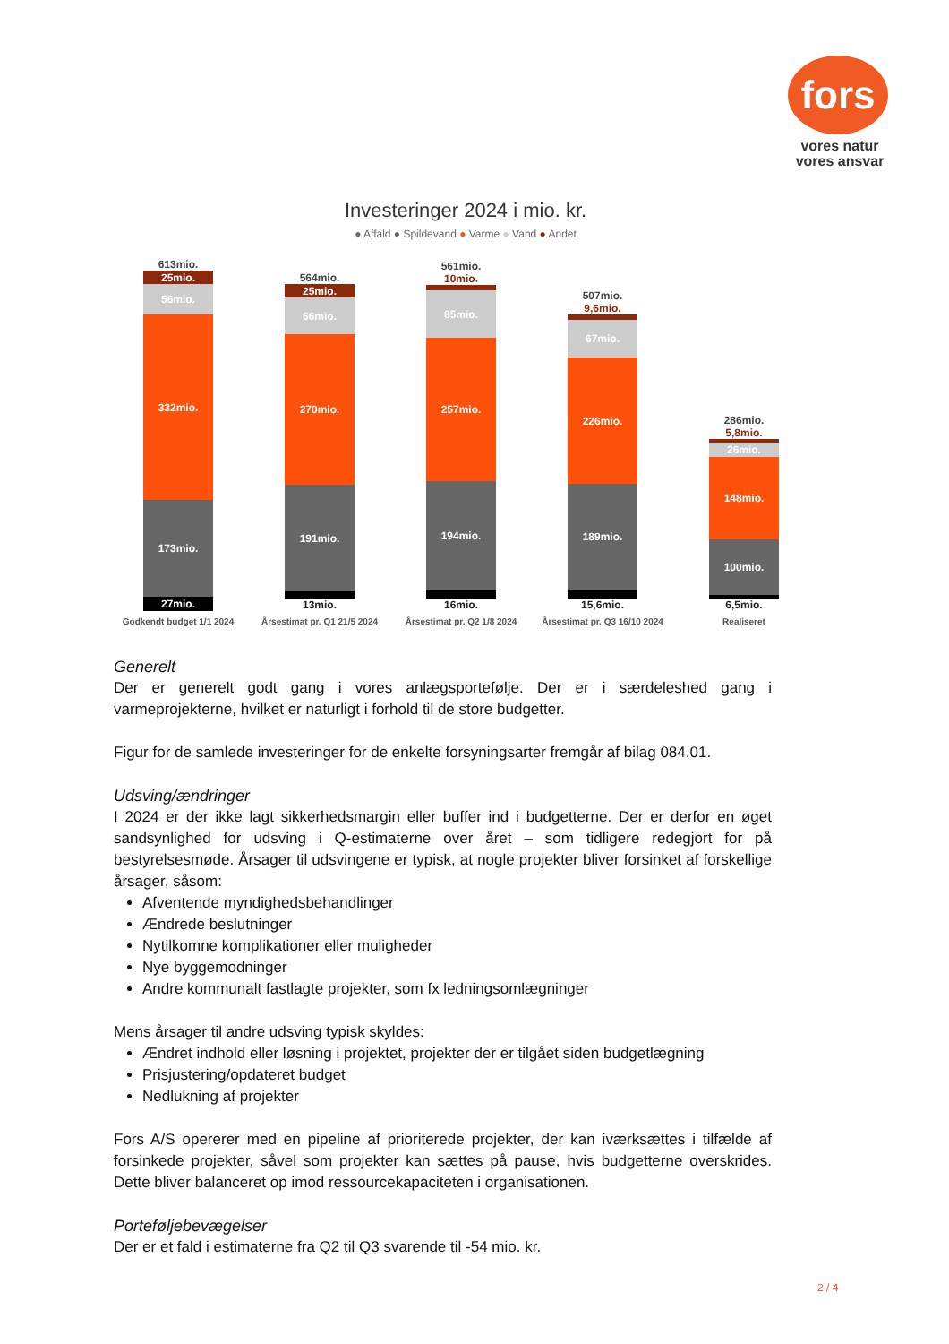fors
vores natur
vores ansvar
Investeringer 2024 i mio. kr.
● Affald ● Spildevand ● Varme ● Vand ● Andet
613mio.
25mio.
56mio.
332mio.
173mio.
27mio.
564mio.
25mio.
66mio.
270mio.
191mio.
13mio.
561mio.
10mio.
85mio.
257mio.
194mio.
16mio.
507mio.
9,6mio.
67mio.
226mio.
189mio.
15,6mio.
286mio.
5,8mio.
26mio.
148mio.
100mio.
6,5mio.
Godkendt budget 1/1 2024 Årsestimat pr. Q1 21/5 2024 Årsestimat pr. Q2 1/8 2024 Årsestimat pr. Q3 16/10 2024 Realiseret
Generelt
Der er generelt godt gang i vores anlægsportefølje. Der er i særdeleshed gang i varmeprojekterne, hvilket er naturligt i forhold til de store budgetter.
Figur for de samlede investeringer for de enkelte forsyningsarter fremgår af bilag 084.01.
Udsving/ændringer
I 2024 er der ikke lagt sikkerhedsmargin eller buffer ind i budgetterne. Der er derfor en øget sandsynlighed for udsving i Q-estimaterne over året – som tidligere redegjort for på bestyrelsesmøde. Årsager til udsvingene er typisk, at nogle projekter bliver forsinket af forskellige årsager, såsom:
Afventende myndighedsbehandlinger
Ændrede beslutninger
Nytilkomne komplikationer eller muligheder
Nye byggemodninger
Andre kommunalt fastlagte projekter, som fx ledningsomlægninger
Mens årsager til andre udsving typisk skyldes:
Ændret indhold eller løsning i projektet, projekter der er tilgået siden budgetlægning
Prisjustering/opdateret budget
Nedlukning af projekter
Fors A/S opererer med en pipeline af prioriterede projekter, der kan iværksættes i tilfælde af forsinkede projekter, såvel som projekter kan sættes på pause, hvis budgetterne overskrides. Dette bliver balanceret op imod ressourcekapaciteten i organisationen.
Porteføljebevægelser
Der er et fald i estimaterne fra Q2 til Q3 svarende til -54 mio. kr.
2 / 4